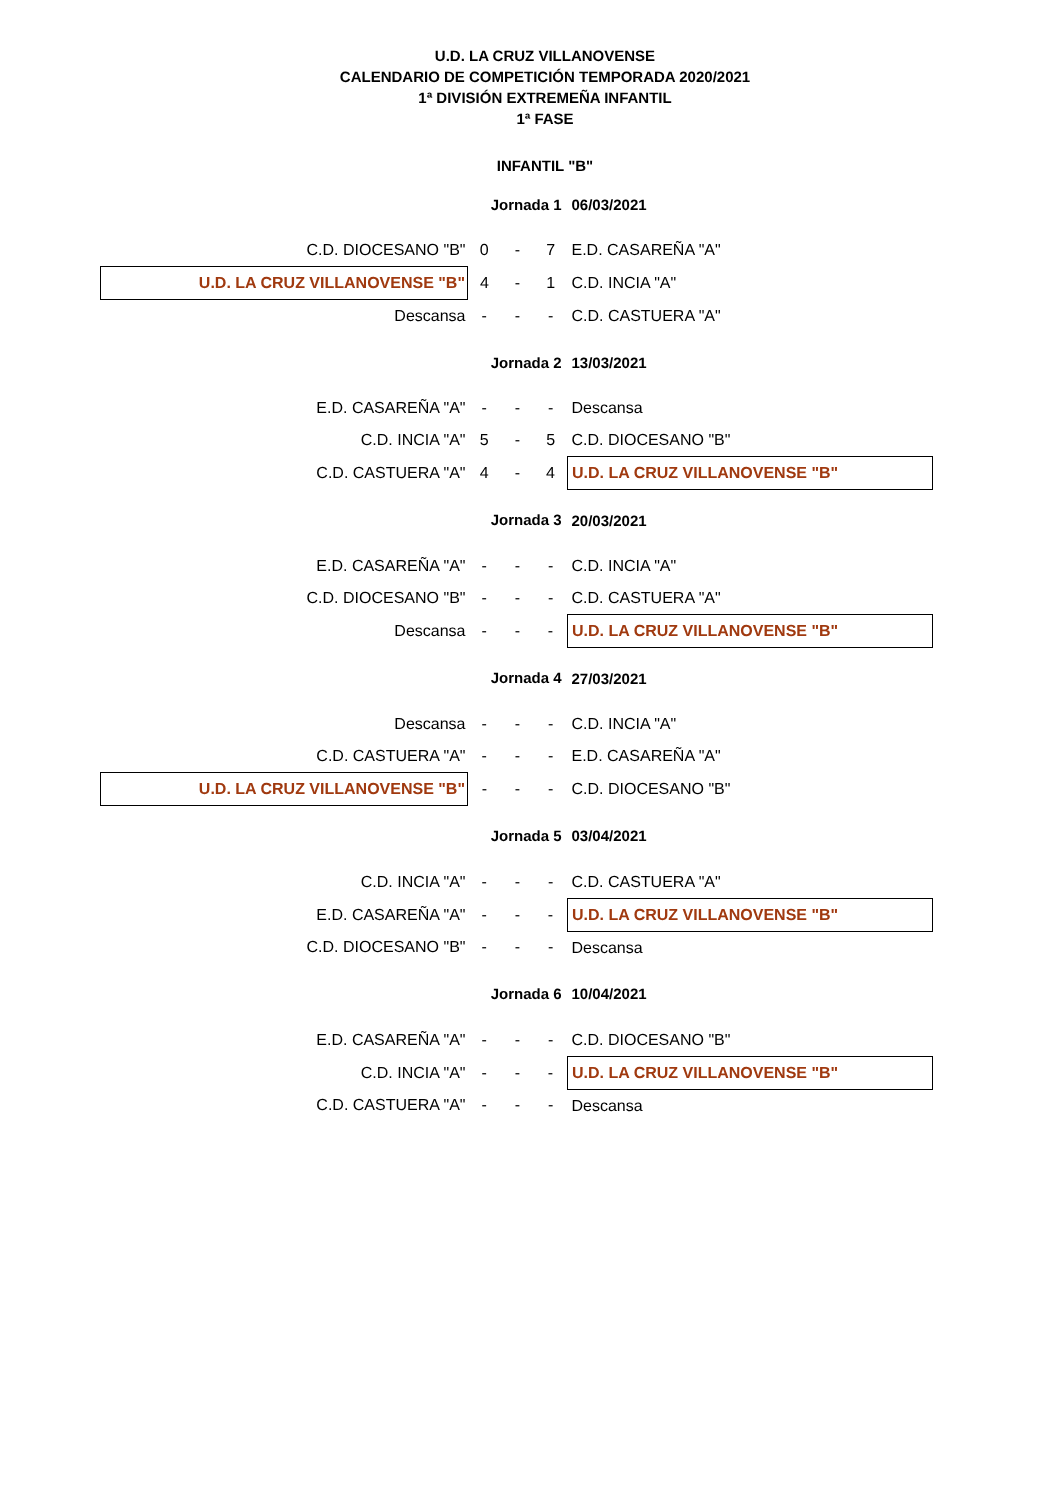U.D. LA CRUZ VILLANOVENSE
CALENDARIO DE COMPETICIÓN TEMPORADA 2020/2021
1ª DIVISIÓN EXTREMEÑA INFANTIL
1ª FASE
INFANTIL "B"
| | Jornada 1 | | | 06/03/2021 |
| C.D. DIOCESANO "B" | 0 | - | 7 | E.D. CASAREÑA "A" |
| U.D. LA CRUZ VILLANOVENSE "B" | 4 | - | 1 | C.D. INCIA "A" |
| Descansa | - | - | - | C.D. CASTUERA "A" |
| | Jornada 2 | | | 13/03/2021 |
| E.D. CASAREÑA "A" | - | - | - | Descansa |
| C.D. INCIA "A" | 5 | - | 5 | C.D. DIOCESANO "B" |
| C.D. CASTUERA "A" | 4 | - | 4 | U.D. LA CRUZ VILLANOVENSE "B" |
| | Jornada 3 | | | 20/03/2021 |
| E.D. CASAREÑA "A" | - | - | - | C.D. INCIA "A" |
| C.D. DIOCESANO "B" | - | - | - | C.D. CASTUERA "A" |
| Descansa | - | - | - | U.D. LA CRUZ VILLANOVENSE "B" |
| | Jornada 4 | | | 27/03/2021 |
| Descansa | - | - | - | C.D. INCIA "A" |
| C.D. CASTUERA "A" | - | - | - | E.D. CASAREÑA "A" |
| U.D. LA CRUZ VILLANOVENSE "B" | - | - | - | C.D. DIOCESANO "B" |
| | Jornada 5 | | | 03/04/2021 |
| C.D. INCIA "A" | - | - | - | C.D. CASTUERA "A" |
| E.D. CASAREÑA "A" | - | - | - | U.D. LA CRUZ VILLANOVENSE "B" |
| C.D. DIOCESANO "B" | - | - | - | Descansa |
| | Jornada 6 | | | 10/04/2021 |
| E.D. CASAREÑA "A" | - | - | - | C.D. DIOCESANO "B" |
| C.D. INCIA "A" | - | - | - | U.D. LA CRUZ VILLANOVENSE "B" |
| C.D. CASTUERA "A" | - | - | - | Descansa |